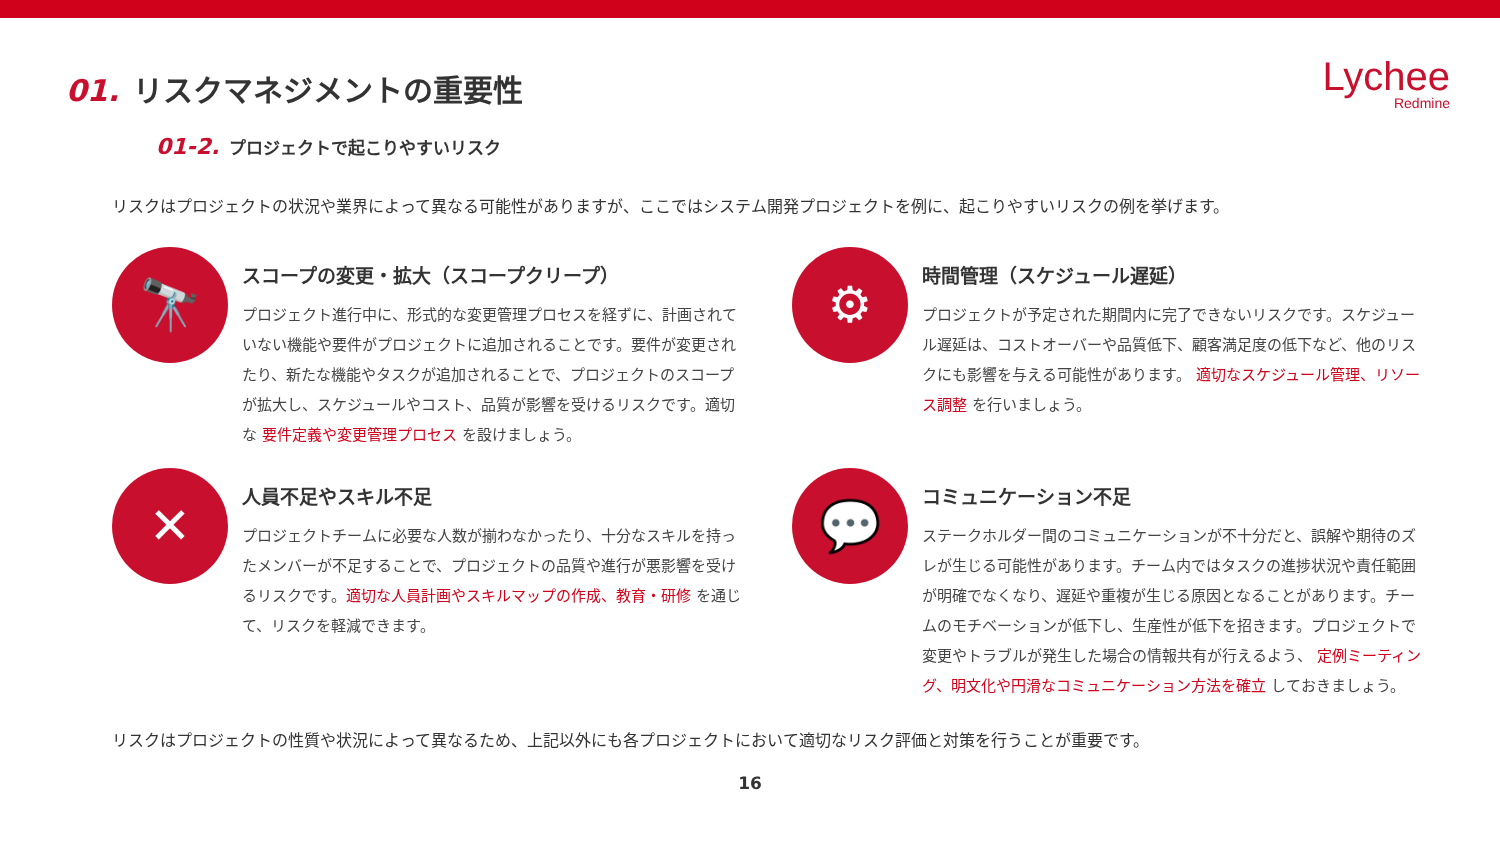Lychee
Redmine
01. リスクマネジメントの重要性
01-2. プロジェクトで起こりやすいリスク
リスクはプロジェクトの状況や業界によって異なる可能性がありますが、ここではシステム開発プロジェクトを例に、起こりやすいリスクの例を挙げます。
🔭
スコープの変更・拡大（スコープクリープ）
プロジェクト進行中に、形式的な変更管理プロセスを経ずに、計画されていない機能や要件がプロジェクトに追加されることです。要件が変更されたり、新たな機能やタスクが追加されることで、プロジェクトのスコープが拡大し、スケジュールやコスト、品質が影響を受けるリスクです。適切な 要件定義や変更管理プロセス を設けましょう。
⚙
時間管理（スケジュール遅延）
プロジェクトが予定された期間内に完了できないリスクです。スケジュール遅延は、コストオーバーや品質低下、顧客満足度の低下など、他のリスクにも影響を与える可能性があります。 適切なスケジュール管理、リソース調整 を行いましょう。
✕
人員不足やスキル不足
プロジェクトチームに必要な人数が揃わなかったり、十分なスキルを持ったメンバーが不足することで、プロジェクトの品質や進行が悪影響を受けるリスクです。適切な人員計画やスキルマップの作成、教育・研修 を通じて、リスクを軽減できます。
💬
コミュニケーション不足
ステークホルダー間のコミュニケーションが不十分だと、誤解や期待のズレが生じる可能性があります。チーム内ではタスクの進捗状況や責任範囲が明確でなくなり、遅延や重複が生じる原因となることがあります。チームのモチベーションが低下し、生産性が低下を招きます。プロジェクトで変更やトラブルが発生した場合の情報共有が行えるよう、 定例ミーティング、明文化や円滑なコミュニケーション方法を確立 しておきましょう。
リスクはプロジェクトの性質や状況によって異なるため、上記以外にも各プロジェクトにおいて適切なリスク評価と対策を行うことが重要です。
16